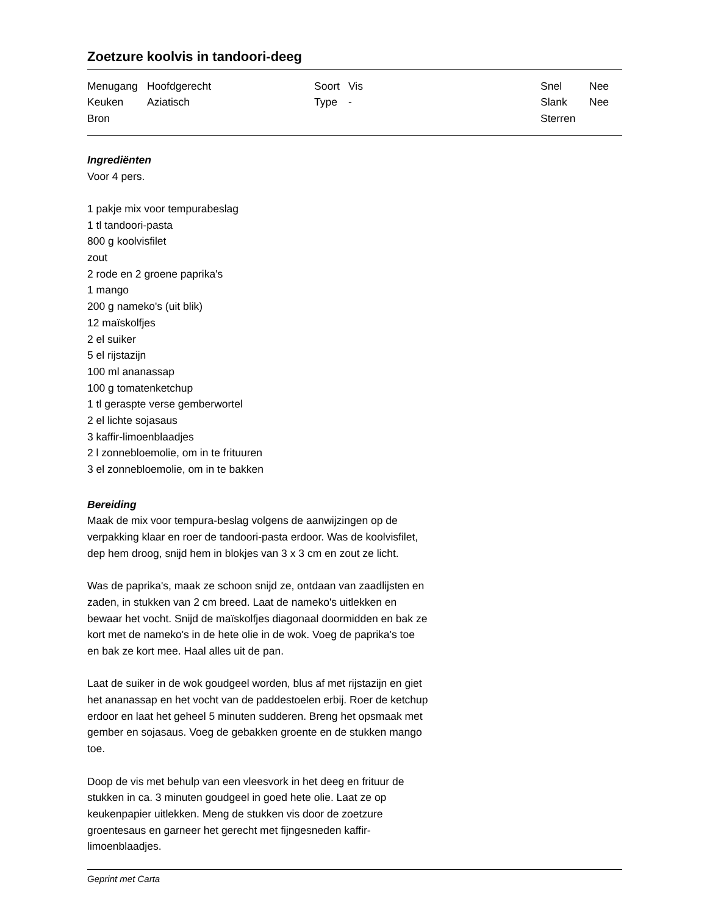Zoetzure koolvis in tandoori-deeg
| Menugang | Hoofdgerecht | Soort | Vis | Snel | Nee |
| Keuken | Aziatisch | Type | - | Slank | Nee |
| Bron | | | | Sterren | |
Ingrediënten
Voor 4 pers.
1 pakje mix voor tempurabeslag
1 tl tandoori-pasta
800 g koolvisfilet
zout
2 rode en 2 groene paprika's
1 mango
200 g nameko's (uit blik)
12 maïskolfjes
2 el suiker
5 el rijstazijn
100 ml ananassap
100 g tomatenketchup
1 tl geraspte verse gemberwortel
2 el lichte sojasaus
3 kaffir-limoenblaadjes
2 l zonnebloemolie, om in te frituuren
3 el zonnebloemolie, om in te bakken
Bereiding
Maak de mix voor tempura-beslag volgens de aanwijzingen op de verpakking klaar en roer de tandoori-pasta erdoor. Was de koolvisfilet, dep hem droog, snijd hem in blokjes van 3 x 3 cm en zout ze licht.
Was de paprika's, maak ze schoon snijd ze, ontdaan van zaadlijsten en zaden, in stukken van 2 cm breed. Laat de nameko's uitlekken en bewaar het vocht. Snijd de maïskolfjes diagonaal doormidden en bak ze kort met de nameko's in de hete olie in de wok. Voeg de paprika's toe en bak ze kort mee. Haal alles uit de pan.
Laat de suiker in de wok goudgeel worden, blus af met rijstazijn en giet het ananassap en het vocht van de paddestoelen erbij. Roer de ketchup erdoor en laat het geheel 5 minuten sudderen. Breng het opsmaak met gember en sojasaus. Voeg de gebakken groente en de stukken mango toe.
Doop de vis met behulp van een vleesvork in het deeg en frituur de stukken in ca. 3 minuten goudgeel in goed hete olie. Laat ze op keukenpapier uitlekken. Meng de stukken vis door de zoetzure groentesaus en garneer het gerecht met fijngesneden kaffir-limoenblaadjes.
Geprint met Carta